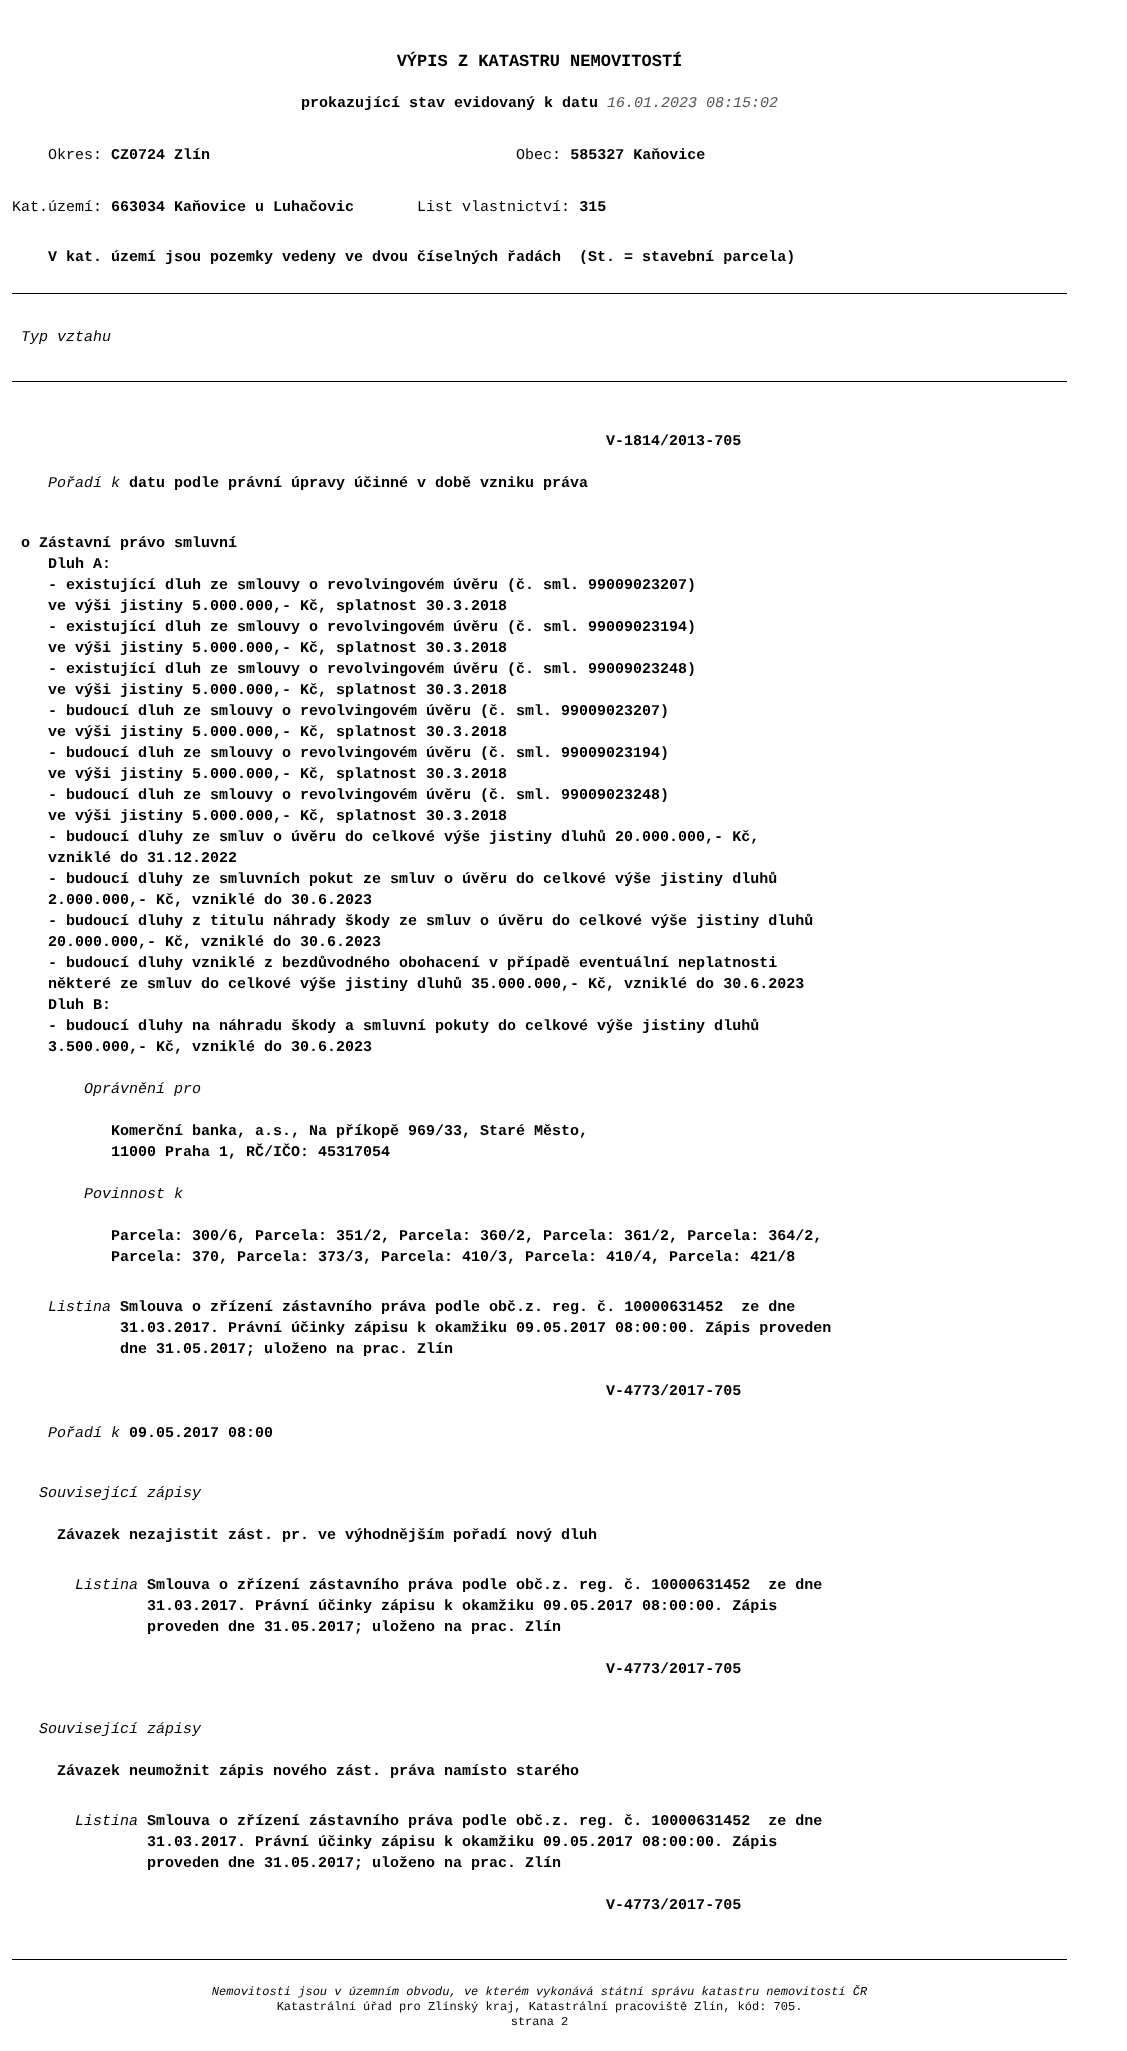VÝPIS Z KATASTRU NEMOVITOSTÍ
prokazující stav evidovaný k datu 16.01.2023 08:15:02
Okres: CZ0724 Zlín Obec: 585327 Kaňovice
Kat.území: 663034 Kaňovice u Luhačovic List vlastnictví: 315
V kat. území jsou pozemky vedeny ve dvou číselných řadách (St. = stavební parcela)
Typ vztahu
V-1814/2013-705
Pořadí k datu podle právní úpravy účinné v době vzniku práva
o Zástavní právo smluvní Dluh A: - existující dluh ze smlouvy o revolvingovém úvěru (č. sml. 99009023207) ve výši jistiny 5.000.000,- Kč, splatnost 30.3.2018 - existující dluh ze smlouvy o revolvingovém úvěru (č. sml. 99009023194) ve výši jistiny 5.000.000,- Kč, splatnost 30.3.2018 - existující dluh ze smlouvy o revolvingovém úvěru (č. sml. 99009023248) ve výši jistiny 5.000.000,- Kč, splatnost 30.3.2018 - budoucí dluh ze smlouvy o revolvingovém úvěru (č. sml. 99009023207) ve výši jistiny 5.000.000,- Kč, splatnost 30.3.2018 - budoucí dluh ze smlouvy o revolvingovém úvěru (č. sml. 99009023194) ve výši jistiny 5.000.000,- Kč, splatnost 30.3.2018 - budoucí dluh ze smlouvy o revolvingovém úvěru (č. sml. 99009023248) ve výši jistiny 5.000.000,- Kč, splatnost 30.3.2018 - budoucí dluhy ze smluv o úvěru do celkové výše jistiny dluhů 20.000.000,- Kč, vzniklé do 31.12.2022 - budoucí dluhy ze smluvních pokut ze smluv o úvěru do celkové výše jistiny dluhů 2.000.000,- Kč, vzniklé do 30.6.2023 - budoucí dluhy z titulu náhrady škody ze smluv o úvěru do celkové výše jistiny dluhů 20.000.000,- Kč, vzniklé do 30.6.2023 - budoucí dluhy vzniklé z bezdůvodného obohacení v případě eventuální neplatnosti některé ze smluv do celkové výše jistiny dluhů 35.000.000,- Kč, vzniklé do 30.6.2023 Dluh B: - budoucí dluhy na náhradu škody a smluvní pokuty do celkové výše jistiny dluhů 3.500.000,- Kč, vzniklé do 30.6.2023
Oprávnění pro
Komerční banka, a.s., Na příkopě 969/33, Staré Město, 11000 Praha 1, RČ/IČO: 45317054
Povinnost k
Parcela: 300/6, Parcela: 351/2, Parcela: 360/2, Parcela: 361/2, Parcela: 364/2, Parcela: 370, Parcela: 373/3, Parcela: 410/3, Parcela: 410/4, Parcela: 421/8
Listina Smlouva o zřízení zástavního práva podle obč.z. reg. č. 10000631452 ze dne 31.03.2017. Právní účinky zápisu k okamžiku 09.05.2017 08:00:00. Zápis proveden dne 31.05.2017; uloženo na prac. Zlín
V-4773/2017-705
Pořadí k 09.05.2017 08:00
Související zápisy
Závazek nezajistit zást. pr. ve výhodnějším pořadí nový dluh
Listina Smlouva o zřízení zástavního práva podle obč.z. reg. č. 10000631452 ze dne 31.03.2017. Právní účinky zápisu k okamžiku 09.05.2017 08:00:00. Zápis proveden dne 31.05.2017; uloženo na prac. Zlín
V-4773/2017-705
Související zápisy
Závazek neumožnit zápis nového zást. práva namísto starého
Listina Smlouva o zřízení zástavního práva podle obč.z. reg. č. 10000631452 ze dne 31.03.2017. Právní účinky zápisu k okamžiku 09.05.2017 08:00:00. Zápis proveden dne 31.05.2017; uloženo na prac. Zlín
V-4773/2017-705
Nemovitosti jsou v územním obvodu, ve kterém vykonává státní správu katastru nemovitostí ČR
Katastrální úřad pro Zlínský kraj, Katastrální pracoviště Zlín, kód: 705.
strana 2